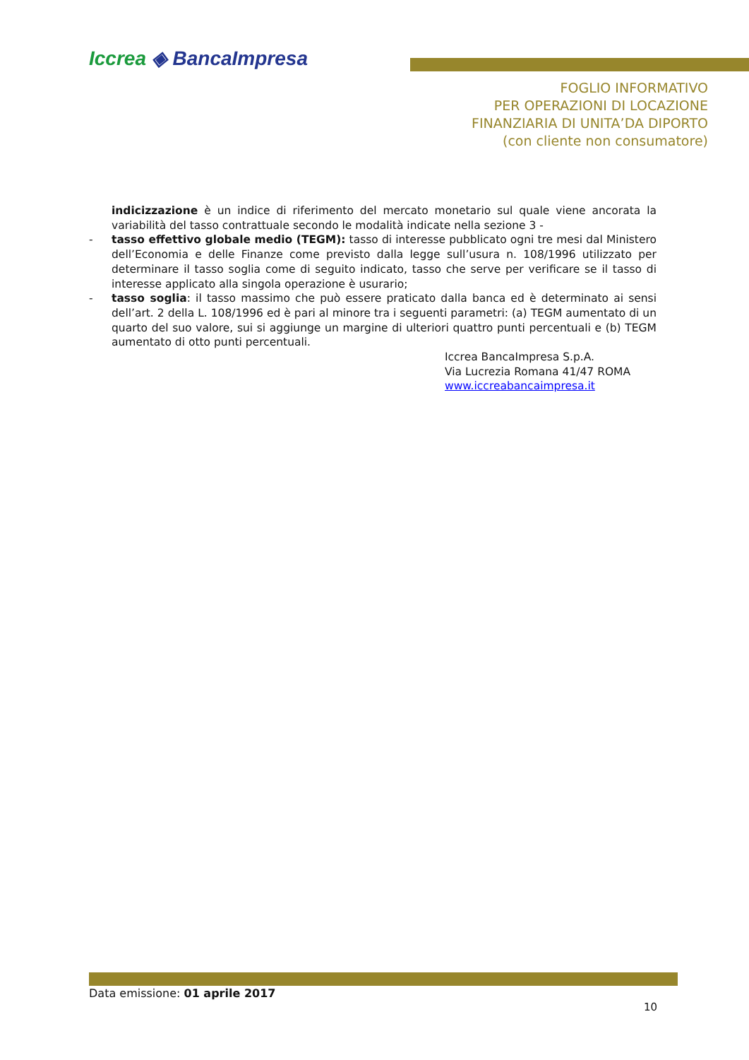Iccrea ◈ BancaImpresa
FOGLIO INFORMATIVO
PER OPERAZIONI DI LOCAZIONE
FINANZIARIA DI UNITA’DA DIPORTO
(con cliente non consumatore)
indicizzazione è un indice di riferimento del mercato monetario sul quale viene ancorata la variabilità del tasso contrattuale secondo le modalità indicate nella sezione 3 -
- tasso effettivo globale medio (TEGM): tasso di interesse pubblicato ogni tre mesi dal Ministero dell’Economia e delle Finanze come previsto dalla legge sull’usura n. 108/1996 utilizzato per determinare il tasso soglia come di seguito indicato, tasso che serve per verificare se il tasso di interesse applicato alla singola operazione è usurario;
- tasso soglia: il tasso massimo che può essere praticato dalla banca ed è determinato ai sensi dell’art. 2 della L. 108/1996 ed è pari al minore tra i seguenti parametri: (a) TEGM aumentato di un quarto del suo valore, sui si aggiunge un margine di ulteriori quattro punti percentuali e (b) TEGM aumentato di otto punti percentuali.
Iccrea BancaImpresa S.p.A.
Via Lucrezia Romana 41/47 ROMA
www.iccreabancaimpresa.it
Data emissione: 01 aprile 2017
10